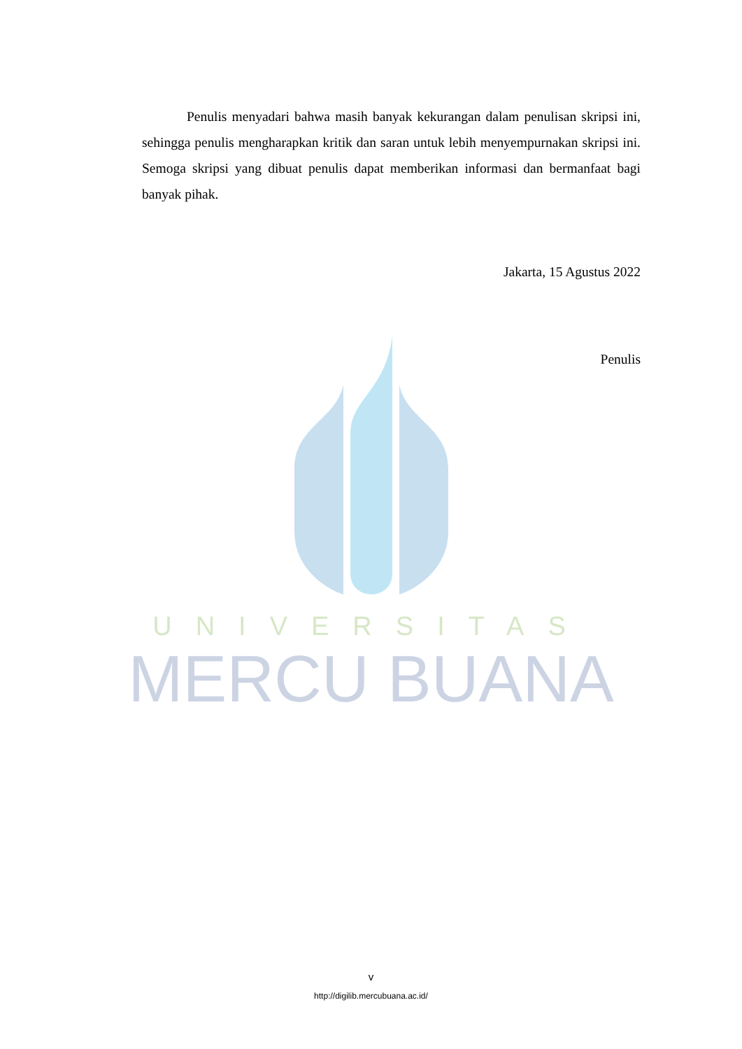UNIVERSITAS
MERCU BUANA
Penulis menyadari bahwa masih banyak kekurangan dalam penulisan skripsi ini, sehingga penulis mengharapkan kritik dan saran untuk lebih menyempurnakan skripsi ini. Semoga skripsi yang dibuat penulis dapat memberikan informasi dan bermanfaat bagi banyak pihak.
Jakarta, 15 Agustus 2022
Penulis
v
http://digilib.mercubuana.ac.id/